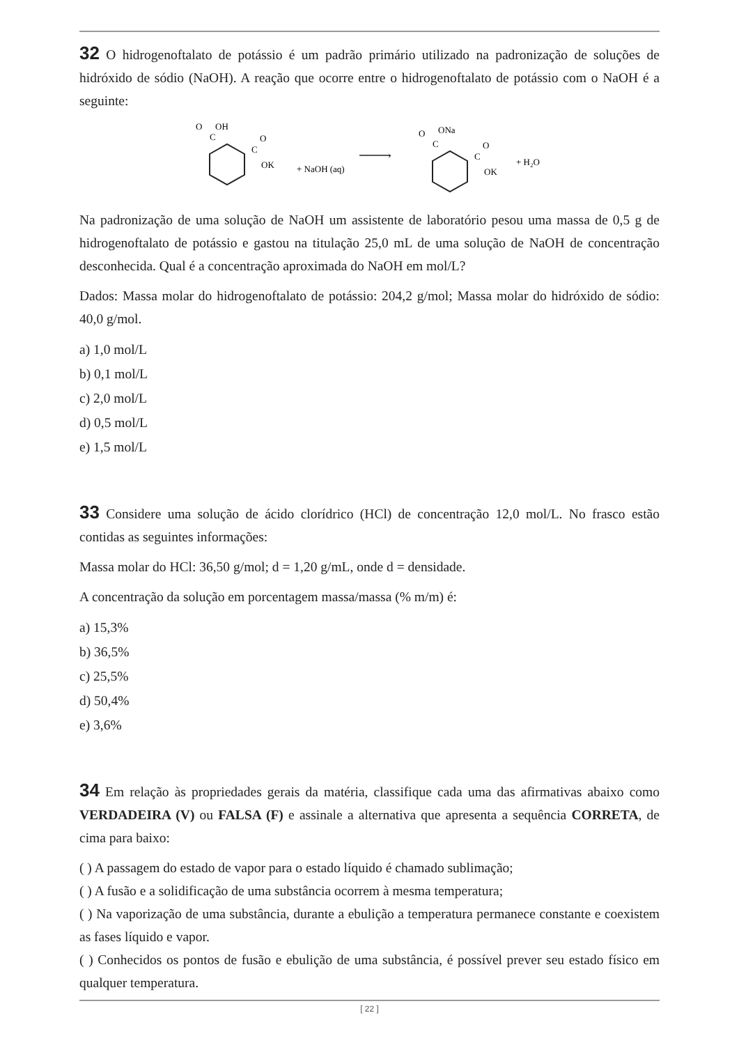32 O hidrogenoftalato de potássio é um padrão primário utilizado na padronização de soluções de hidróxido de sódio (NaOH). A reação que ocorre entre o hidrogenoftalato de potássio com o NaOH é a seguinte:
O
OH
C
C
O
OK
+ NaOH (aq)
›
O
ONa
C
C
O
OK
+ H₂O
Na padronização de uma solução de NaOH um assistente de laboratório pesou uma massa de 0,5 g de hidrogenoftalato de potássio e gastou na titulação 25,0 mL de uma solução de NaOH de concentração desconhecida. Qual é a concentração aproximada do NaOH em mol/L?
Dados: Massa molar do hidrogenoftalato de potássio: 204,2 g/mol; Massa molar do hidróxido de sódio: 40,0 g/mol.
a) 1,0 mol/L
b) 0,1 mol/L
c) 2,0 mol/L
d) 0,5 mol/L
e) 1,5 mol/L
33 Considere uma solução de ácido clorídrico (HCl) de concentração 12,0 mol/L. No frasco estão contidas as seguintes informações:
Massa molar do HCl: 36,50 g/mol; d = 1,20 g/mL, onde d = densidade.
A concentração da solução em porcentagem massa/massa (% m/m) é:
a) 15,3%
b) 36,5%
c) 25,5%
d) 50,4%
e) 3,6%
34 Em relação às propriedades gerais da matéria, classifique cada uma das afirmativas abaixo como VERDADEIRA (V) ou FALSA (F) e assinale a alternativa que apresenta a sequência CORRETA, de cima para baixo:
( ) A passagem do estado de vapor para o estado líquido é chamado sublimação;
( ) A fusão e a solidificação de uma substância ocorrem à mesma temperatura;
( ) Na vaporização de uma substância, durante a ebulição a temperatura permanece constante e coexistem as fases líquido e vapor.
( ) Conhecidos os pontos de fusão e ebulição de uma substância, é possível prever seu estado físico em qualquer temperatura.
[ 22 ]